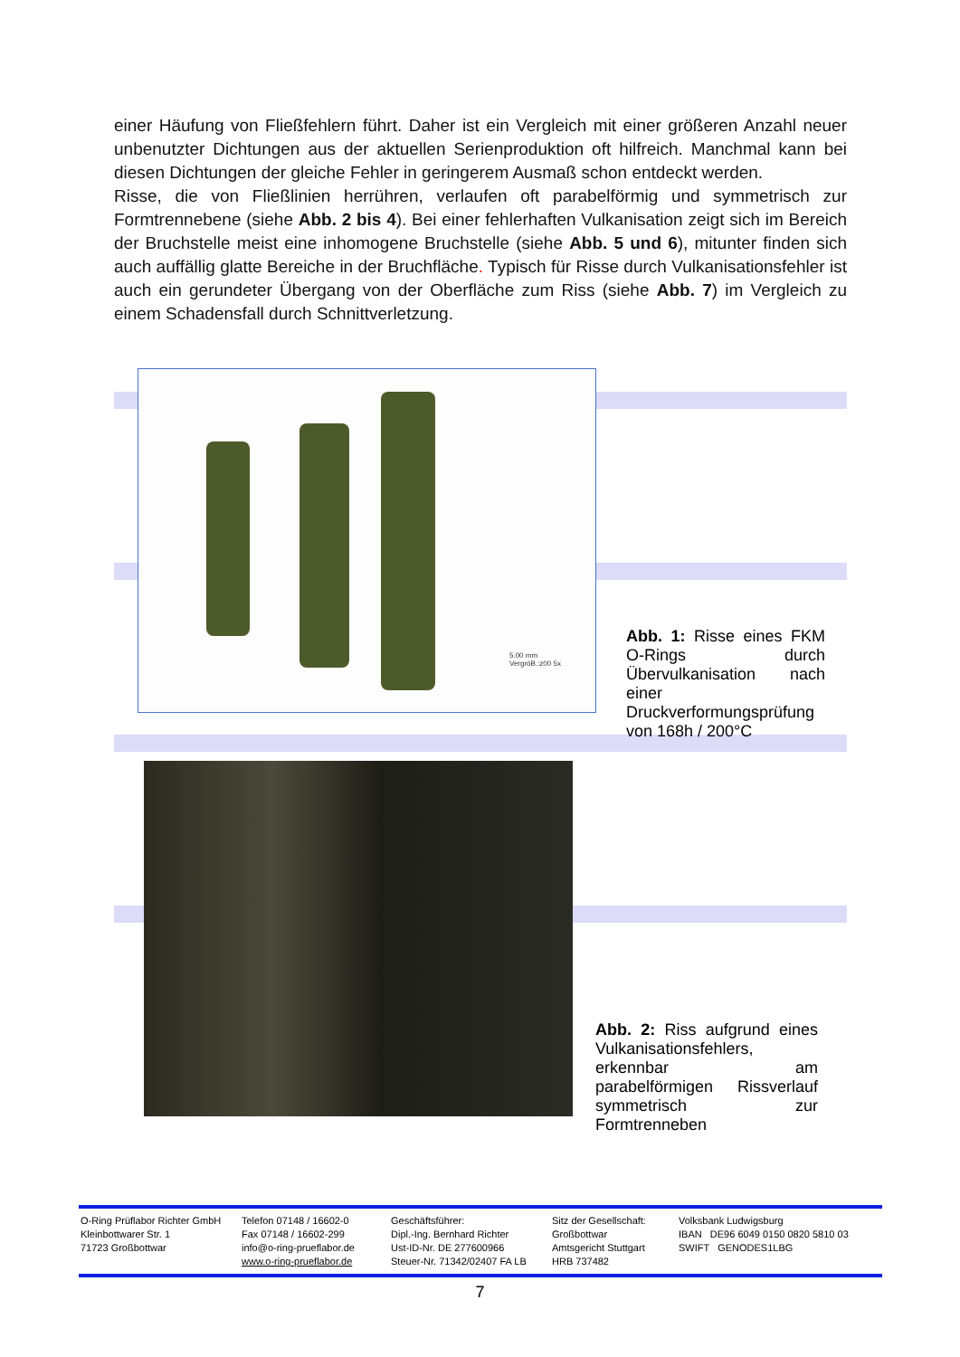einer Häufung von Fließfehlern führt. Daher ist ein Vergleich mit einer größeren Anzahl neuer unbenutzter Dichtungen aus der aktuellen Serienproduktion oft hilfreich. Manchmal kann bei diesen Dichtungen der gleiche Fehler in geringerem Ausmaß schon entdeckt werden.
Risse, die von Fließlinien herrühren, verlaufen oft parabelförmig und symmetrisch zur Formtrennebene (siehe Abb. 2 bis 4). Bei einer fehlerhaften Vulkanisation zeigt sich im Bereich der Bruchstelle meist eine inhomogene Bruchstelle (siehe Abb. 5 und 6), mitunter finden sich auch auffällig glatte Bereiche in der Bruchfläche. Typisch für Risse durch Vulkanisationsfehler ist auch ein gerundeter Übergang von der Oberfläche zum Riss (siehe Abb. 7) im Vergleich zu einem Schadensfall durch Schnittverletzung.
5.00 mm
VergröB.:z00 5x
Abb. 1: Risse eines FKM O-Rings durch Übervulkanisation nach einer Druckverformungsprüfung von 168h / 200°C
Abb. 2: Riss aufgrund eines Vulkanisationsfehlers, erkennbar am parabelförmigen Rissverlauf symmetrisch zur Formtrenneben
O-Ring Prüflabor Richter GmbH
Kleinbottwarer Str. 1
71723 Großbottwar
Telefon 07148 / 16602-0
Fax 07148 / 16602-299
info@o-ring-prueflabor.de
www.o-ring-prueflabor.de
Geschäftsführer:
Dipl.-Ing. Bernhard Richter
Ust-ID-Nr. DE 277600966
Steuer-Nr. 71342/02407 FA LB
Sitz der Gesellschaft:
Großbottwar
Amtsgericht Stuttgart
HRB 737482
Volksbank Ludwigsburg
IBAN DE96 6049 0150 0820 5810 03
SWIFT GENODES1LBG
7